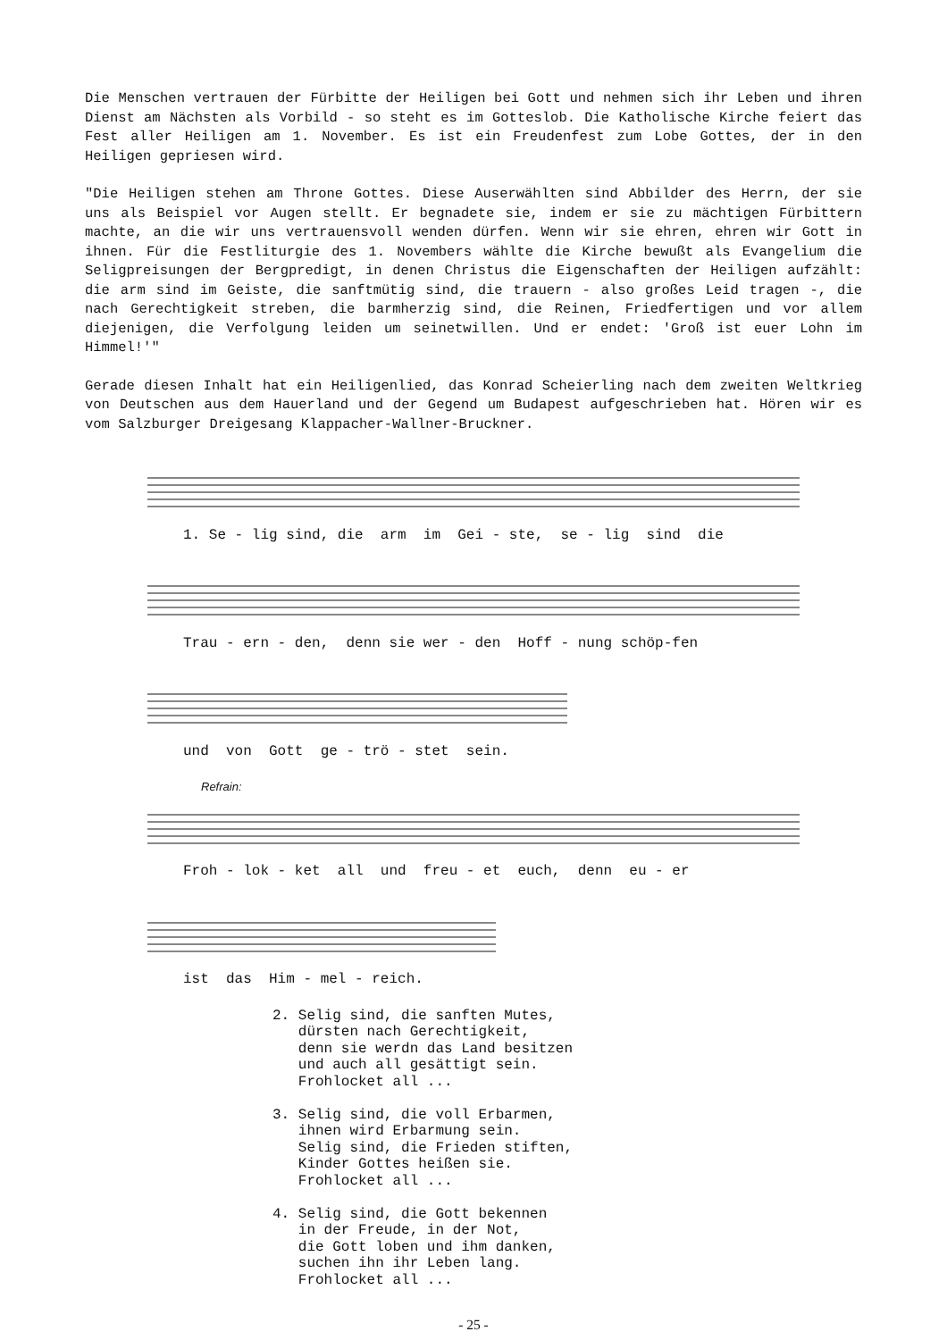Die Menschen vertrauen der Fürbitte der Heiligen bei Gott und nehmen sich ihr Leben und ihren Dienst am Nächsten als Vorbild - so steht es im Gotteslob. Die Katholische Kirche feiert das Fest aller Heiligen am 1. November. Es ist ein Freudenfest zum Lobe Gottes, der in den Heiligen gepriesen wird.
"Die Heiligen stehen am Throne Gottes. Diese Auserwählten sind Abbilder des Herrn, der sie uns als Beispiel vor Augen stellt. Er begnadete sie, indem er sie zu mächtigen Fürbittern machte, an die wir uns vertrauensvoll wenden dürfen. Wenn wir sie ehren, ehren wir Gott in ihnen. Für die Festliturgie des 1. Novembers wählte die Kirche bewußt als Evangelium die Seligpreisungen der Bergpredigt, in denen Christus die Eigenschaften der Heiligen aufzählt: die arm sind im Geiste, die sanftmütig sind, die trauern - also großes Leid tragen -, die nach Gerechtigkeit streben, die barmherzig sind, die Reinen, Friedfertigen und vor allem diejenigen, die Verfolgung leiden um seinetwillen. Und er endet: 'Groß ist euer Lohn im Himmel!'"
Gerade diesen Inhalt hat ein Heiligenlied, das Konrad Scheierling nach dem zweiten Weltkrieg von Deutschen aus dem Hauerland und der Gegend um Budapest aufgeschrieben hat. Hören wir es vom Salzburger Dreigesang Klappacher-Wallner-Bruckner.
1. Se - lig sind, die arm im Gei - ste, se - lig sind die
Trau - ern - den, denn sie wer - den Hoff - nung schöp-fen
und von Gott ge - trö - stet sein.
Refrain:
Froh - lok - ket all und freu - et euch, denn eu - er
ist das Him - mel - reich.
2. Selig sind, die sanften Mutes, dürsten nach Gerechtigkeit, denn sie werdn das Land besitzen und auch all gesättigt sein. Frohlocket all ... 3. Selig sind, die voll Erbarmen, ihnen wird Erbarmung sein. Selig sind, die Frieden stiften, Kinder Gottes heißen sie. Frohlocket all ... 4. Selig sind, die Gott bekennen in der Freude, in der Not, die Gott loben und ihm danken, suchen ihn ihr Leben lang. Frohlocket all ...
- 25 -